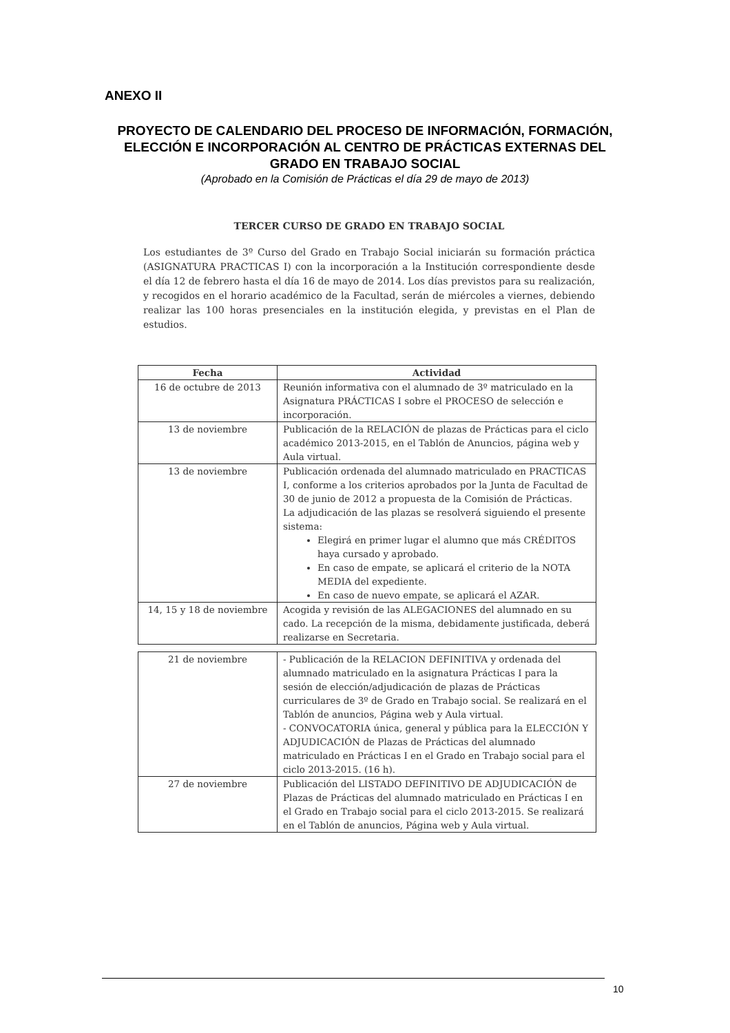ANEXO II
PROYECTO DE CALENDARIO DEL PROCESO DE INFORMACIÓN, FORMACIÓN, ELECCIÓN E INCORPORACIÓN AL CENTRO DE PRÁCTICAS EXTERNAS DEL GRADO EN TRABAJO SOCIAL
(Aprobado en la Comisión de Prácticas el día 29 de mayo de 2013)
TERCER CURSO DE GRADO EN TRABAJO SOCIAL
Los estudiantes de 3º Curso del Grado en Trabajo Social iniciarán su formación práctica (ASIGNATURA PRACTICAS I) con la incorporación a la Institución correspondiente desde el día 12 de febrero hasta el día 16 de mayo de 2014. Los días previstos para su realización, y recogidos en el horario académico de la Facultad, serán de miércoles a viernes, debiendo realizar las 100 horas presenciales en la institución elegida, y previstas en el Plan de estudios.
| Fecha | Actividad |
| --- | --- |
| 16 de octubre de 2013 | Reunión informativa con el alumnado de 3º matriculado en la Asignatura PRÁCTICAS I sobre el PROCESO de selección e incorporación. |
| 13 de noviembre | Publicación de la RELACIÓN de plazas de Prácticas para el ciclo académico 2013-2015, en el Tablón de Anuncios, página web y Aula virtual. |
| 13 de noviembre | Publicación ordenada del alumnado matriculado en PRACTICAS I, conforme a los criterios aprobados por la Junta de Facultad de 30 de junio de 2012 a propuesta de la Comisión de Prácticas. La adjudicación de las plazas se resolverá siguiendo el presente sistema: Elegirá en primer lugar el alumno que más CRÉDITOS haya cursado y aprobado. En caso de empate, se aplicará el criterio de la NOTA MEDIA del expediente. En caso de nuevo empate, se aplicará el AZAR. |
| 14, 15 y 18 de noviembre | Acogida y revisión de las ALEGACIONES del alumnado en su cado. La recepción de la misma, debidamente justificada, deberá realizarse en Secretaria. |
| 21 de noviembre | - Publicación de la RELACION DEFINITIVA y ordenada del alumnado matriculado en la asignatura Prácticas I para la sesión de elección/adjudicación de plazas de Prácticas curriculares de 3º de Grado en Trabajo social. Se realizará en el Tablón de anuncios, Página web y Aula virtual. - CONVOCATORIA única, general y pública para la ELECCIÓN Y ADJUDICACIÓN de Plazas de Prácticas del alumnado matriculado en Prácticas I en el Grado en Trabajo social para el ciclo 2013-2015. (16 h). |
| 27 de noviembre | Publicación del LISTADO DEFINITIVO DE ADJUDICACIÓN de Plazas de Prácticas del alumnado matriculado en Prácticas I en el Grado en Trabajo social para el ciclo 2013-2015. Se realizará en el Tablón de anuncios, Página web y Aula virtual. |
10